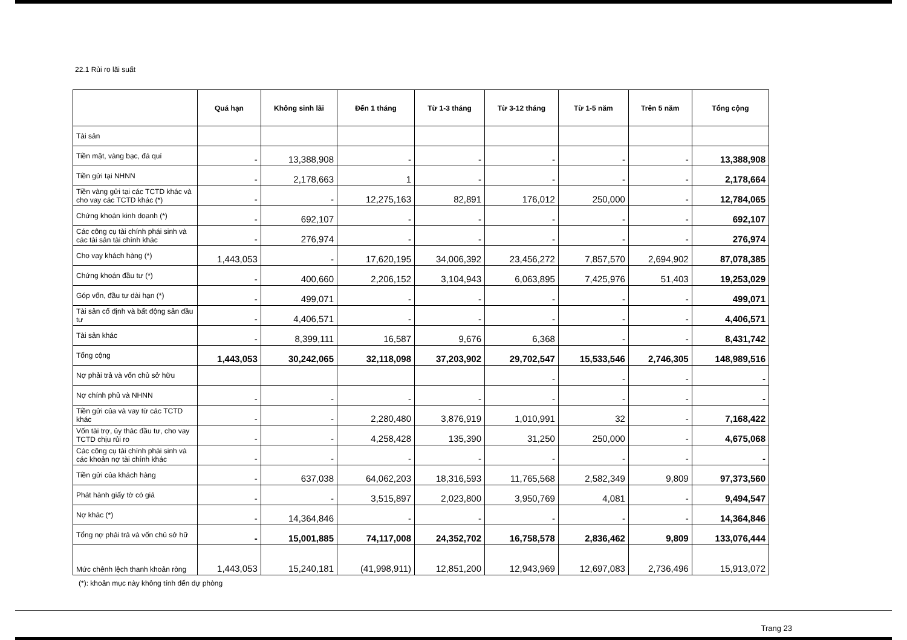22.1 Rủi ro lãi suất
| | Quá hạn | Không sinh lãi | Đến 1 tháng | Từ 1-3 tháng | Từ 3-12 tháng | Từ 1-5 năm | Trên 5 năm | Tổng cộng |
| --- | --- | --- | --- | --- | --- | --- | --- | --- |
| Tài sản | | | | | | | | |
| Tiền mặt, vàng bạc, đá quí | - | 13,388,908 | - | - | - | - | - | 13,388,908 |
| Tiền gửi tại NHNN | - | 2,178,663 | 1 | - | - | - | - | 2,178,664 |
| Tiền vàng gửi tại các TCTD khác và cho vay các TCTD khác (*) | - | - | 12,275,163 | 82,891 | 176,012 | 250,000 | - | 12,784,065 |
| Chứng khoán kinh doanh (*) | - | 692,107 | - | - | - | - | - | 692,107 |
| Các công cụ tài chính phái sinh và các tài sản tài chính khác | - | 276,974 | - | - | - | - | - | 276,974 |
| Cho vay khách hàng (*) | 1,443,053 | - | 17,620,195 | 34,006,392 | 23,456,272 | 7,857,570 | 2,694,902 | 87,078,385 |
| Chứng khoán đầu tư (*) | - | 400,660 | 2,206,152 | 3,104,943 | 6,063,895 | 7,425,976 | 51,403 | 19,253,029 |
| Góp vốn, đầu tư dài hạn (*) | - | 499,071 | - | - | - | - | - | 499,071 |
| Tài sản cố định và bất động sản đầu tư | - | 4,406,571 | - | - | - | - | - | 4,406,571 |
| Tài sản khác | - | 8,399,111 | 16,587 | 9,676 | 6,368 | - | - | 8,431,742 |
| Tổng cộng | 1,443,053 | 30,242,065 | 32,118,098 | 37,203,902 | 29,702,547 | 15,533,546 | 2,746,305 | 148,989,516 |
| Nợ phải trả và vốn chủ sở hữu | | | | | - | - | - | - |
| Nợ chính phủ và NHNN | - | - | - | - | - | - | - | - |
| Tiền gửi của và vay từ các TCTD khác | - | - | 2,280,480 | 3,876,919 | 1,010,991 | 32 | - | 7,168,422 |
| Vốn tài trợ, ủy thác đầu tư, cho vay TCTD chịu rủi ro | - | - | 4,258,428 | 135,390 | 31,250 | 250,000 | - | 4,675,068 |
| Các công cụ tài chính phái sinh và các khoản nợ tài chính khác | - | - | - | - | - | - | - | - |
| Tiền gửi của khách hàng | - | 637,038 | 64,062,203 | 18,316,593 | 11,765,568 | 2,582,349 | 9,809 | 97,373,560 |
| Phát hành giấy tờ có giá | - | - | 3,515,897 | 2,023,800 | 3,950,769 | 4,081 | - | 9,494,547 |
| Nợ khác (*) | - | 14,364,846 | - | - | - | - | - | 14,364,846 |
| Tổng nợ phải trả và vốn chủ sở hữ | - | 15,001,885 | 74,117,008 | 24,352,702 | 16,758,578 | 2,836,462 | 9,809 | 133,076,444 |
| Mức chênh lệch thanh khoản ròng | 1,443,053 | 15,240,181 | (41,998,911) | 12,851,200 | 12,943,969 | 12,697,083 | 2,736,496 | 15,913,072 |
(*): khoản mục này không tính đến dự phòng
Trang 23